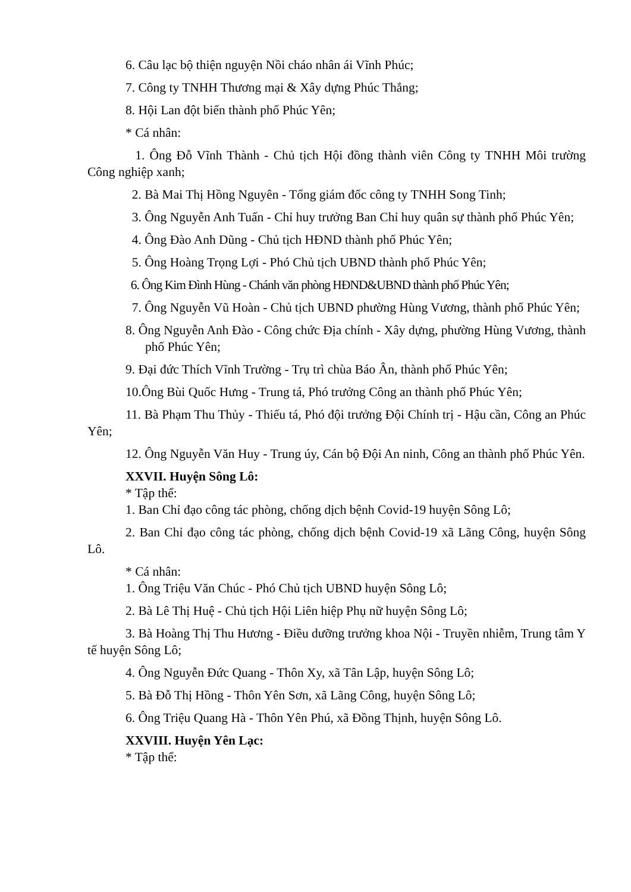6. Câu lạc bộ thiện nguyện Nồi cháo nhân ái Vĩnh Phúc;
7. Công ty TNHH Thương mại & Xây dựng Phúc Thắng;
8. Hội Lan đột biến thành phố Phúc Yên;
* Cá nhân:
1. Ông Đỗ Vĩnh Thành - Chủ tịch Hội đồng thành viên Công ty TNHH Môi trường Công nghiệp xanh;
2. Bà Mai Thị Hồng Nguyên - Tổng giám đốc công ty TNHH Song Tinh;
3. Ông Nguyễn Anh Tuấn - Chỉ huy trưởng Ban Chỉ huy quân sự thành phố Phúc Yên;
4. Ông Đào Anh Dũng - Chủ tịch HĐND thành phố Phúc Yên;
5. Ông Hoàng Trọng Lợi - Phó Chủ tịch UBND thành phố Phúc Yên;
6. Ông Kim Đình Hùng - Chánh văn phòng HĐND&UBND thành phố Phúc Yên;
7. Ông Nguyễn Vũ Hoàn - Chủ tịch UBND phường Hùng Vương, thành phố Phúc Yên;
8. Ông Nguyễn Anh Đào - Công chức Địa chính - Xây dựng, phường Hùng Vương, thành phố Phúc Yên;
9. Đại đức Thích Vĩnh Trường - Trụ trì chùa Báo Ân, thành phố Phúc Yên;
10.Ông Bùi Quốc Hưng - Trung tá, Phó trưởng Công an thành phố Phúc Yên;
11. Bà Phạm Thu Thủy - Thiếu tá, Phó đội trưởng Đội Chính trị - Hậu cần, Công an Phúc Yên;
12. Ông Nguyễn Văn Huy - Trung úy, Cán bộ Đội An ninh, Công an thành phố Phúc Yên.
XXVII. Huyện Sông Lô:
* Tập thể:
1. Ban Chỉ đạo công tác phòng, chống dịch bệnh Covid-19 huyện Sông Lô;
2. Ban Chỉ đạo công tác phòng, chống dịch bệnh Covid-19 xã Lãng Công, huyện Sông Lô.
* Cá nhân:
1. Ông Triệu Văn Chúc - Phó Chủ tịch UBND huyện Sông Lô;
2. Bà Lê Thị Huệ - Chủ tịch Hội Liên hiệp Phụ nữ huyện Sông Lô;
3. Bà Hoàng Thị Thu Hương - Điều dưỡng trưởng khoa Nội - Truyền nhiễm, Trung tâm Y tế huyện Sông Lô;
4. Ông Nguyễn Đức Quang - Thôn Xy, xã Tân Lập, huyện Sông Lô;
5. Bà Đỗ Thị Hồng - Thôn Yên Sơn, xã Lãng Công, huyện Sông Lô;
6. Ông Triệu Quang Hà - Thôn Yên Phú, xã Đồng Thịnh, huyện Sông Lô.
XXVIII. Huyện Yên Lạc:
* Tập thể: